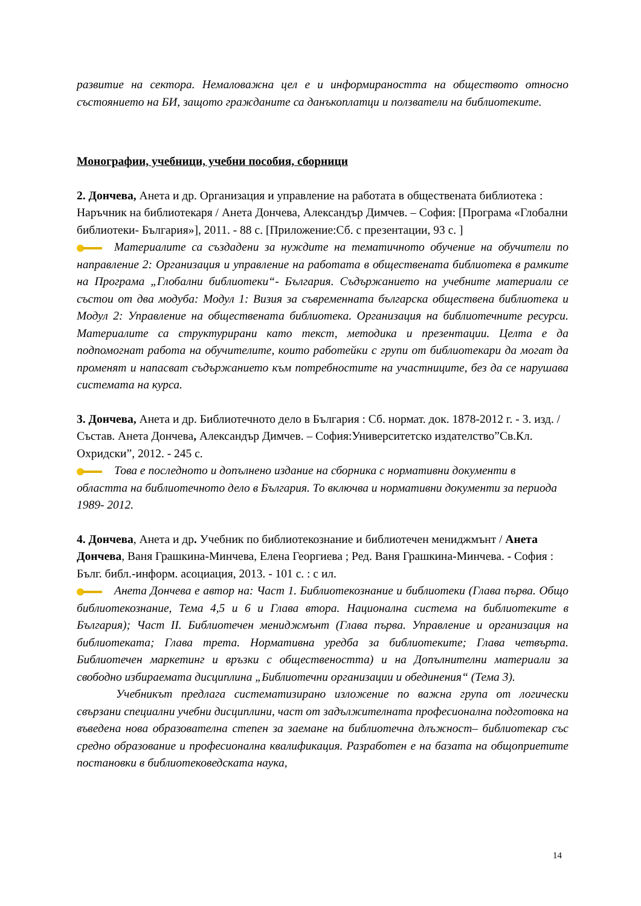развитие на сектора. Немаловажна цел е и информираността на обществото относно състоянието на БИ, защото гражданите са данъкоплатци и ползватели на библиотеките.
Монографии, учебници, учебни пособия, сборници
2. Дончева, Анета и др. Организация и управление на работата в обществената библиотека : Наръчник на библиотекаря / Анета Дончева, Александър Димчев. – София: [Програма «Глобални библиотеки- България»], 2011. - 88 с. [Приложение:Сб. с презентации, 93 с. ]
Материалите са създадени за нуждите на тематичното обучение на обучители по направление 2: Организация и управление на работата в обществената библиотека в рамките на Програма „Глобални библиотеки“- България. Съдържанието на учебните материали се състои от два модуба: Модул 1: Визия за съвременната българска обществена библиотека и Модул 2: Управление на обществената библиотека. Организация на библиотечните ресурси. Материалите са структурирани като текст, методика и презентации. Целта е да подпомогнат работа на обучителите, които работейки с групи от библиотекари да могат да променят и напасват съдържанието към потребностите на участниците, без да се нарушава системата на курса.
3. Дончева, Анета и др. Библиотечното дело в България : Сб. нормат. док. 1878-2012 г. - 3. изд. / Състав. Анета Дончева, Александър Димчев. – София:Университетско издателство”Св.Кл. Охридски”, 2012. - 245 с.
Това е последното и допълнено издание на сборника с нормативни документи в областта на библиотечното дело в България. То включва и нормативни документи за периода 1989- 2012.
4. Дончева, Анета и др. Учебник по библиотекознание и библиотечен мениджмънт / Анета Дончева, Ваня Грашкина-Минчева, Елена Георгиева ; Ред. Ваня Грашкина-Минчева. - София : Бълг. библ.-информ. асоциация, 2013. - 101 с. : с ил.
Анета Дончева е автор на: Част 1. Библиотекознание и библиотеки (Глава първа. Общо библиотекознание, Тема 4,5 и 6 и Глава втора. Национална система на библиотеките в България); Част II. Библиотечен мениджмънт (Глава първа. Управление и организация на библиотеката; Глава трета. Нормативна уредба за библиотеките; Глава четвърта. Библиотечен маркетинг и връзки с обществеността) и на Допълнителни материали за свободно избираемата дисциплина „Библиотечни организации и обединения“ (Тема 3).
Учебникът предлага систематизирано изложение по важна група от логически свързани специални учебни дисциплини, част от задължителната професионална подготовка на въведена нова образователна степен за заемане на библиотечна длъжност– библиотекар със средно образование и професионална квалификация. Разработен е на базата на общоприетите постановки в библиотековедската наука,
14